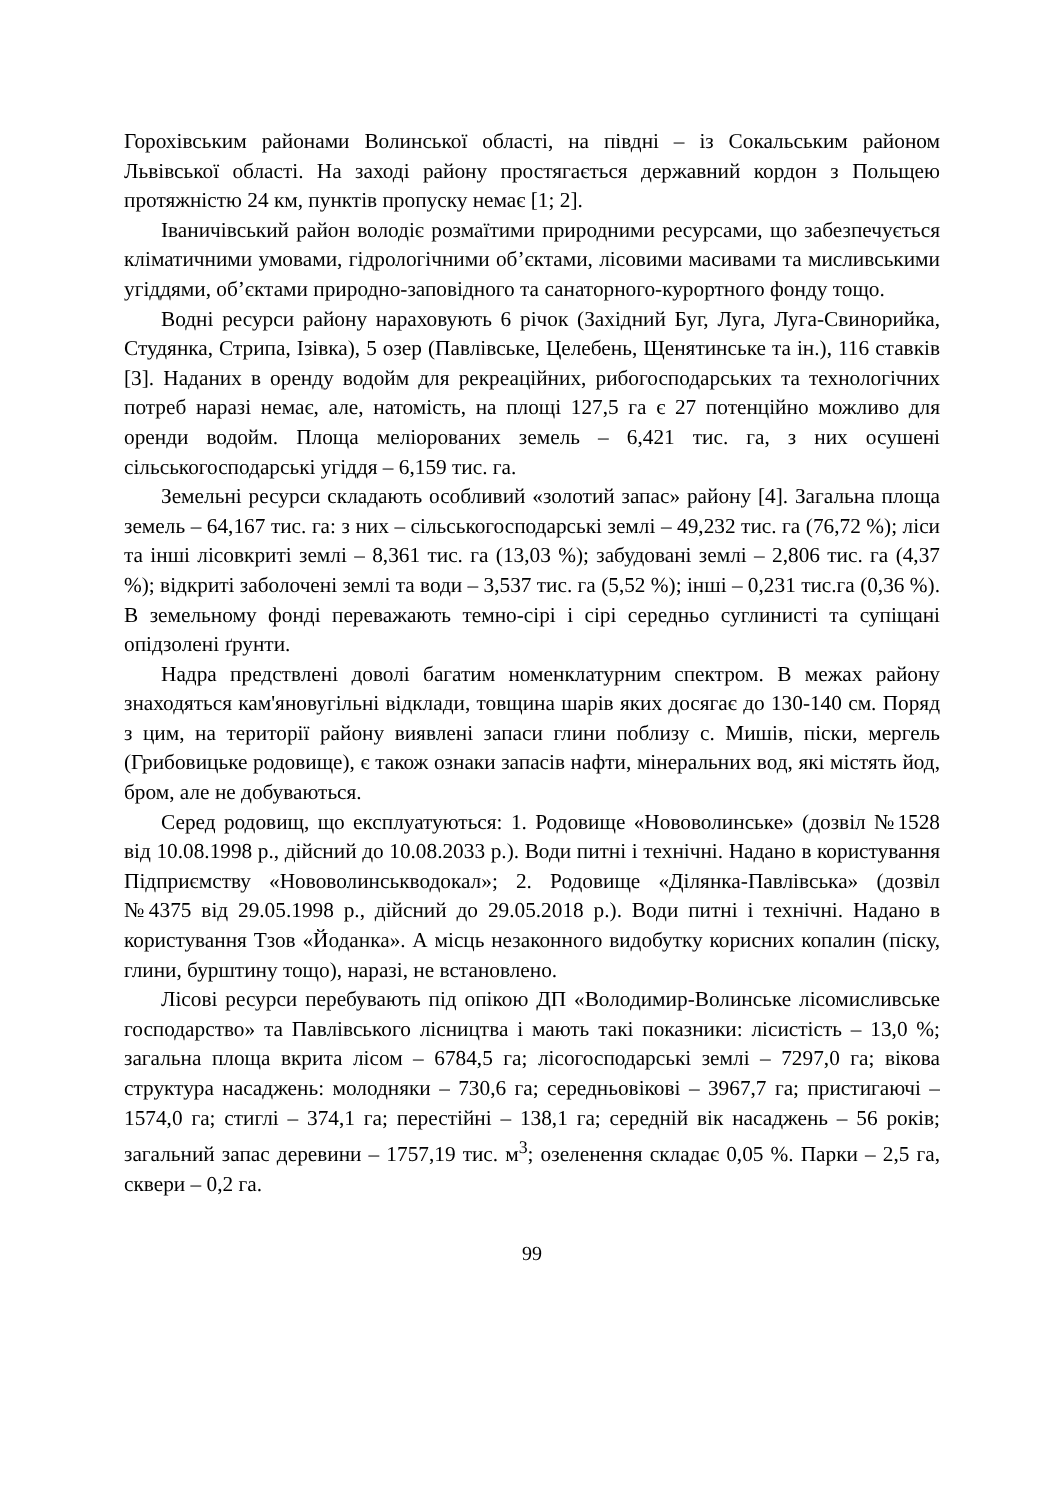Горохівським районами Волинської області, на півдні – із Сокальським районом Львівської області. На заході району простягається державний кордон з Польщею протяжністю 24 км, пунктів пропуску немає [1; 2].
Іваничівський район володіє розмаїтими природними ресурсами, що забезпечується кліматичними умовами, гідрологічними об’єктами, лісовими масивами та мисливськими угіддями, об’єктами природно-заповідного та санаторного-курортного фонду тощо.
Водні ресурси району нараховують 6 річок (Західний Буг, Луга, Луга-Свинорийка, Студянка, Стрипа, Ізівка), 5 озер (Павлівське, Целебень, Щенятинське та ін.), 116 ставків [3]. Наданих в оренду водойм для рекреаційних, рибогосподарських та технологічних потреб наразі немає, але, натомість, на площі 127,5 га є 27 потенційно можливо для оренди водойм. Площа меліорованих земель – 6,421 тис. га, з них осушені сільськогосподарські угіддя – 6,159 тис. га.
Земельні ресурси складають особливий «золотий запас» району [4]. Загальна площа земель – 64,167 тис. га: з них – сільськогосподарські землі – 49,232 тис. га (76,72 %); ліси та інші лісовкриті землі – 8,361 тис. га (13,03 %); забудовані землі – 2,806 тис. га (4,37 %); відкриті заболочені землі та води – 3,537 тис. га (5,52 %); інші – 0,231 тис.га (0,36 %). В земельному фонді переважають темно-сірі і сірі середньо суглинисті та супіщані опідзолені ґрунти.
Надра предствлені доволі багатим номенклатурним спектром. В межах району знаходяться кам'яновугільні відклади, товщина шарів яких досягає до 130-140 см. Поряд з цим, на території району виявлені запаси глини поблизу с. Мишів, піски, мергель (Грибовицьке родовище), є також ознаки запасів нафти, мінеральних вод, які містять йод, бром, але не добуваються.
Серед родовищ, що експлуатуються: 1. Родовище «Нововолинське» (дозвіл №1528 від 10.08.1998 р., дійсний до 10.08.2033 р.). Води питні і технічні. Надано в користування Підприємству «Нововолинськводокал»; 2. Родовище «Ділянка-Павлівська» (дозвіл №4375 від 29.05.1998 р., дійсний до 29.05.2018 р.). Води питні і технічні. Надано в користування Тзов «Йоданка». А місць незаконного видобутку корисних копалин (піску, глини, бурштину тощо), наразі, не встановлено.
Лісові ресурси перебувають під опікою ДП «Володимир-Волинське лісомисливське господарство» та Павлівського лісництва і мають такі показники: лісистість – 13,0 %; загальна площа вкрита лісом – 6784,5 га; лісогосподарські землі – 7297,0 га; вікова структура насаджень: молодняки – 730,6 га; середньовікові – 3967,7 га; пристигаючі – 1574,0 га; стиглі – 374,1 га; перестійні – 138,1 га; середній вік насаджень – 56 років; загальний запас деревини – 1757,19 тис. м<sup>3</sup>; озеленення складає 0,05 %. Парки – 2,5 га, сквери – 0,2 га.
99